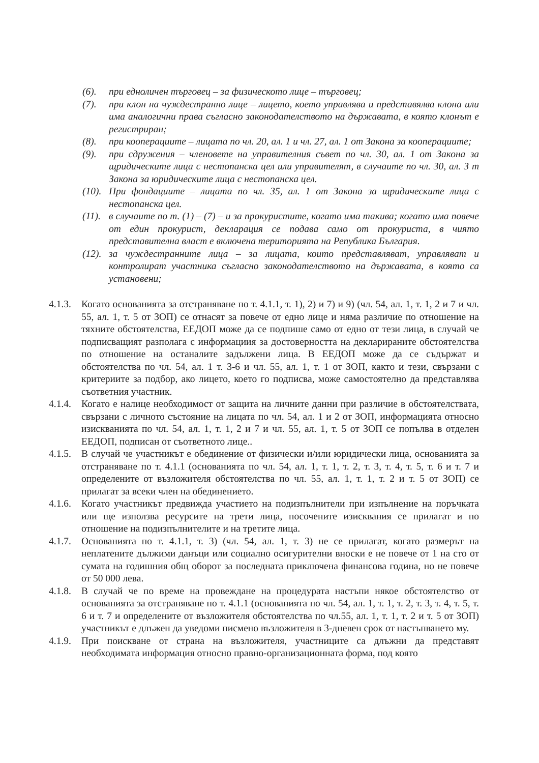(6). при едноличен търговец – за физическото лице – търговец;
(7). при клон на чуждестранно лице – лицето, което управлява и представялва клона или има аналогични права съгласно законодателството на държавата, в която клонът е регистриран;
(8). при кооперациите – лицата по чл. 20, ал. 1 и чл. 27, ал. 1 от Закона за кооперациите;
(9). при сдружения – членовете на управителния съвет по чл. 30, ал. 1 от Закона за щридическите лица с нестопанска цел или управителят, в случаите по чл. 30, ал. 3 т Закона за юридическите лица с нестопанска цел.
(10).
При фондациите – лицата по чл. 35, ал. 1 от Закона за щридическите лица с нестопанска цел.
(11).
в случаите по т. (1) – (7) – и за прокуристите, когато има такива; когато има повече от един прокурист, декларация се подава само от прокуриста, в чиято представителна власт е включена територията на Република България.
(12).
за чуждестранните лица – за лицата, които представляват, управляват и контролират участника съгласно законодателството на държавата, в която са установени;
4.1.3.
Когато основанията за отстраняване по т. 4.1.1, т. 1), 2) и 7) и 9) (чл. 54, ал. 1, т. 1, 2 и 7 и чл. 55, ал. 1, т. 5 от ЗОП) се отнасят за повече от едно лице и няма различие по отношение на тяхните обстоятелства, ЕЕДОП може да се подпише само от едно от тези лица, в случай че подписващият разполага с информациия за достоверността на декларираните обстоятелства по отношение на останалите задължени лица. В ЕЕДОП може да се съдържат и обстоятелства по чл. 54, ал. 1 т. 3-6 и чл. 55, ал. 1, т. 1 от ЗОП, както и тези, свързани с критериите за подбор, ако лицето, което го подписва, може самостоятелно да представлява съответния участник.
4.1.4.
Когато е налице необходимост от защита на личните данни при различие в обстоятелствата, свързани с личното състояние на лицата по чл. 54, ал. 1 и 2 от ЗОП, информацията относно изискванията по чл. 54, ал. 1, т. 1, 2 и 7 и чл. 55, ал. 1, т. 5 от ЗОП се попълва в отделен ЕЕДОП, подписан от съответното лице..
4.1.5.
В случай че участникът е обединение от физически и/или юридически лица, основанията за отстраняване по т. 4.1.1 (основанията по чл. 54, ал. 1, т. 1, т. 2, т. 3, т. 4, т. 5, т. 6 и т. 7 и определените от възложителя обстоятелства по чл. 55, ал. 1, т. 1, т. 2 и т. 5 от ЗОП) се прилагат за всеки член на обединението.
4.1.6.
Когато участникът предвижда участието на подизпълнители при изпълнение на поръчката или ще използва ресурсите на трети лица, посочените изисквания се прилагат и по отношение на подизпълнителите и на третите лица.
4.1.7.
Основанията по т. 4.1.1, т. 3) (чл. 54, ал. 1, т. 3) не се прилагат, когато размерът на неплатените дължими данъци или социално осигурителни вноски е не повече от 1 на сто от сумата на годишния общ оборот за последната приключена финансова година, но не повече от 50 000 лева.
4.1.8.
В случай че по време на провеждане на процедурата настъпи някое обстоятелство от основанията за отстраняване по т. 4.1.1 (основанията по чл. 54, ал. 1, т. 1, т. 2, т. 3, т. 4, т. 5, т. 6 и т. 7 и определените от възложителя обстоятелства по чл.55, ал. 1, т. 1, т. 2 и т. 5 от ЗОП) участникът е длъжен да уведоми писмено възложителя в 3-дневен срок от настъпването му.
4.1.9.
При поискване от страна на възложителя, участниците са длъжни да представят необходимата информация относно правно-организационната форма, под която